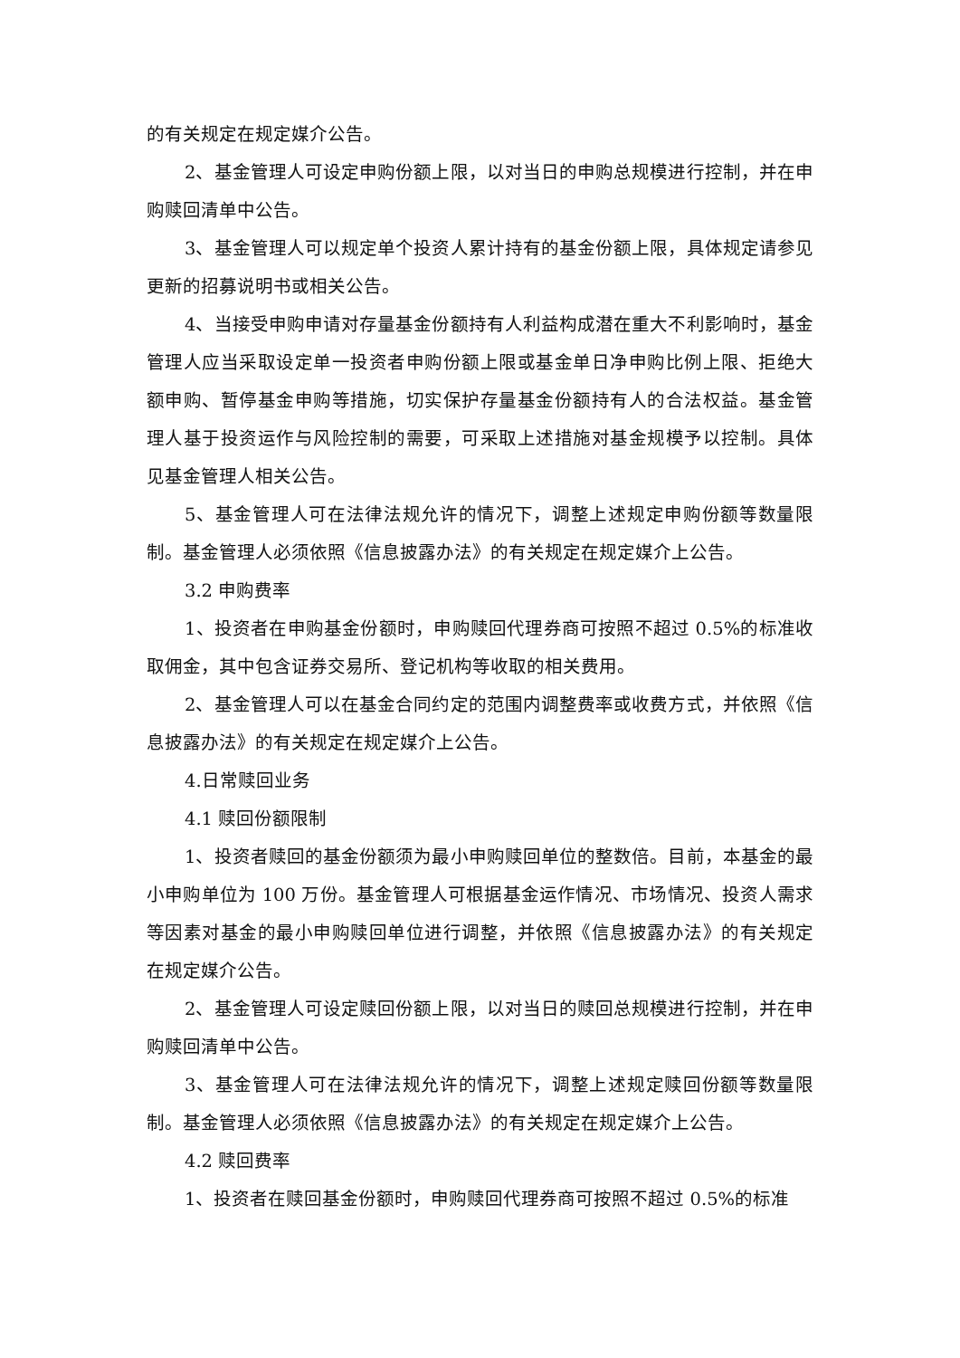的有关规定在规定媒介公告。
2、基金管理人可设定申购份额上限，以对当日的申购总规模进行控制，并在申购赎回清单中公告。
3、基金管理人可以规定单个投资人累计持有的基金份额上限，具体规定请参见更新的招募说明书或相关公告。
4、当接受申购申请对存量基金份额持有人利益构成潜在重大不利影响时，基金管理人应当采取设定单一投资者申购份额上限或基金单日净申购比例上限、拒绝大额申购、暂停基金申购等措施，切实保护存量基金份额持有人的合法权益。基金管理人基于投资运作与风险控制的需要，可采取上述措施对基金规模予以控制。具体见基金管理人相关公告。
5、基金管理人可在法律法规允许的情况下，调整上述规定申购份额等数量限制。基金管理人必须依照《信息披露办法》的有关规定在规定媒介上公告。
3.2 申购费率
1、投资者在申购基金份额时，申购赎回代理券商可按照不超过 0.5%的标准收取佣金，其中包含证券交易所、登记机构等收取的相关费用。
2、基金管理人可以在基金合同约定的范围内调整费率或收费方式，并依照《信息披露办法》的有关规定在规定媒介上公告。
4.日常赎回业务
4.1 赎回份额限制
1、投资者赎回的基金份额须为最小申购赎回单位的整数倍。目前，本基金的最小申购单位为 100 万份。基金管理人可根据基金运作情况、市场情况、投资人需求等因素对基金的最小申购赎回单位进行调整，并依照《信息披露办法》的有关规定在规定媒介公告。
2、基金管理人可设定赎回份额上限，以对当日的赎回总规模进行控制，并在申购赎回清单中公告。
3、基金管理人可在法律法规允许的情况下，调整上述规定赎回份额等数量限制。基金管理人必须依照《信息披露办法》的有关规定在规定媒介上公告。
4.2 赎回费率
1、投资者在赎回基金份额时，申购赎回代理券商可按照不超过 0.5%的标准